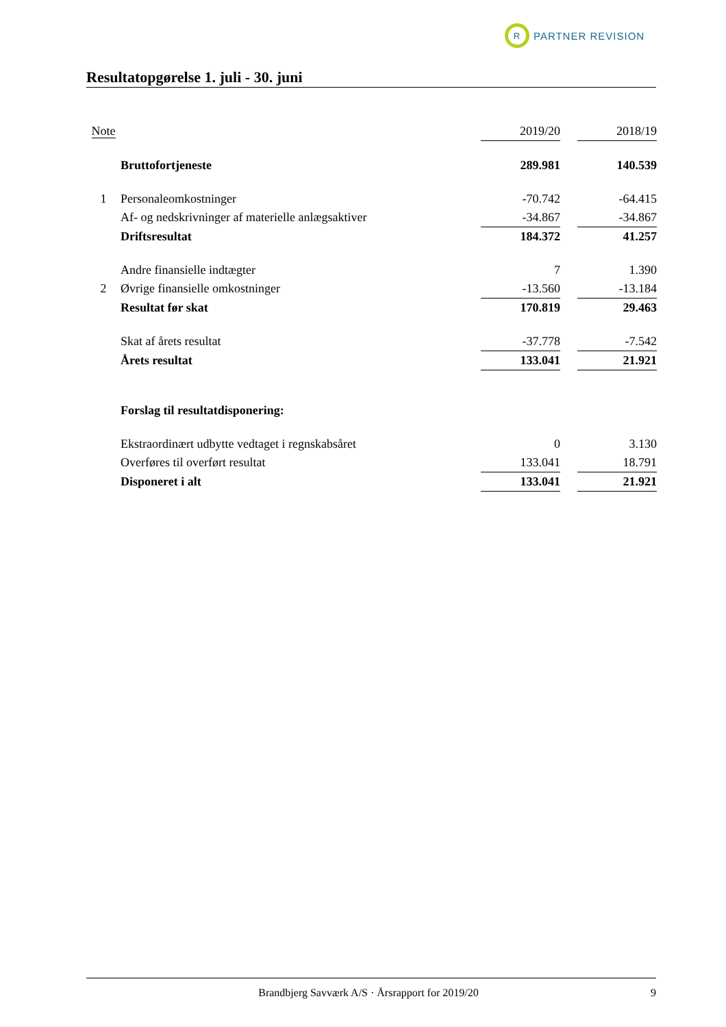R
PARTNER REVISION
Resultatopgørelse 1. juli - 30. juni
| Note | | 2019/20 | | 2018/19 |
| --- | --- | --- | --- | --- |
| | Bruttofortjeneste | 289.981 | | 140.539 |
| 1 | Personaleomkostninger | -70.742 | | -64.415 |
| | Af- og nedskrivninger af materielle anlægsaktiver | -34.867 | | -34.867 |
| | Driftsresultat | 184.372 | | 41.257 |
| | Andre finansielle indtægter | 7 | | 1.390 |
| 2 | Øvrige finansielle omkostninger | -13.560 | | -13.184 |
| | Resultat før skat | 170.819 | | 29.463 |
| | Skat af årets resultat | -37.778 | | -7.542 |
| | Årets resultat | 133.041 | | 21.921 |
| | Forslag til resultatdisponering: | | | |
| | Ekstraordinært udbytte vedtaget i regnskabsåret | 0 | | 3.130 |
| | Overføres til overført resultat | 133.041 | | 18.791 |
| | Disponeret i alt | 133.041 | | 21.921 |
Brandbjerg Savværk A/S · Årsrapport for 2019/20 9